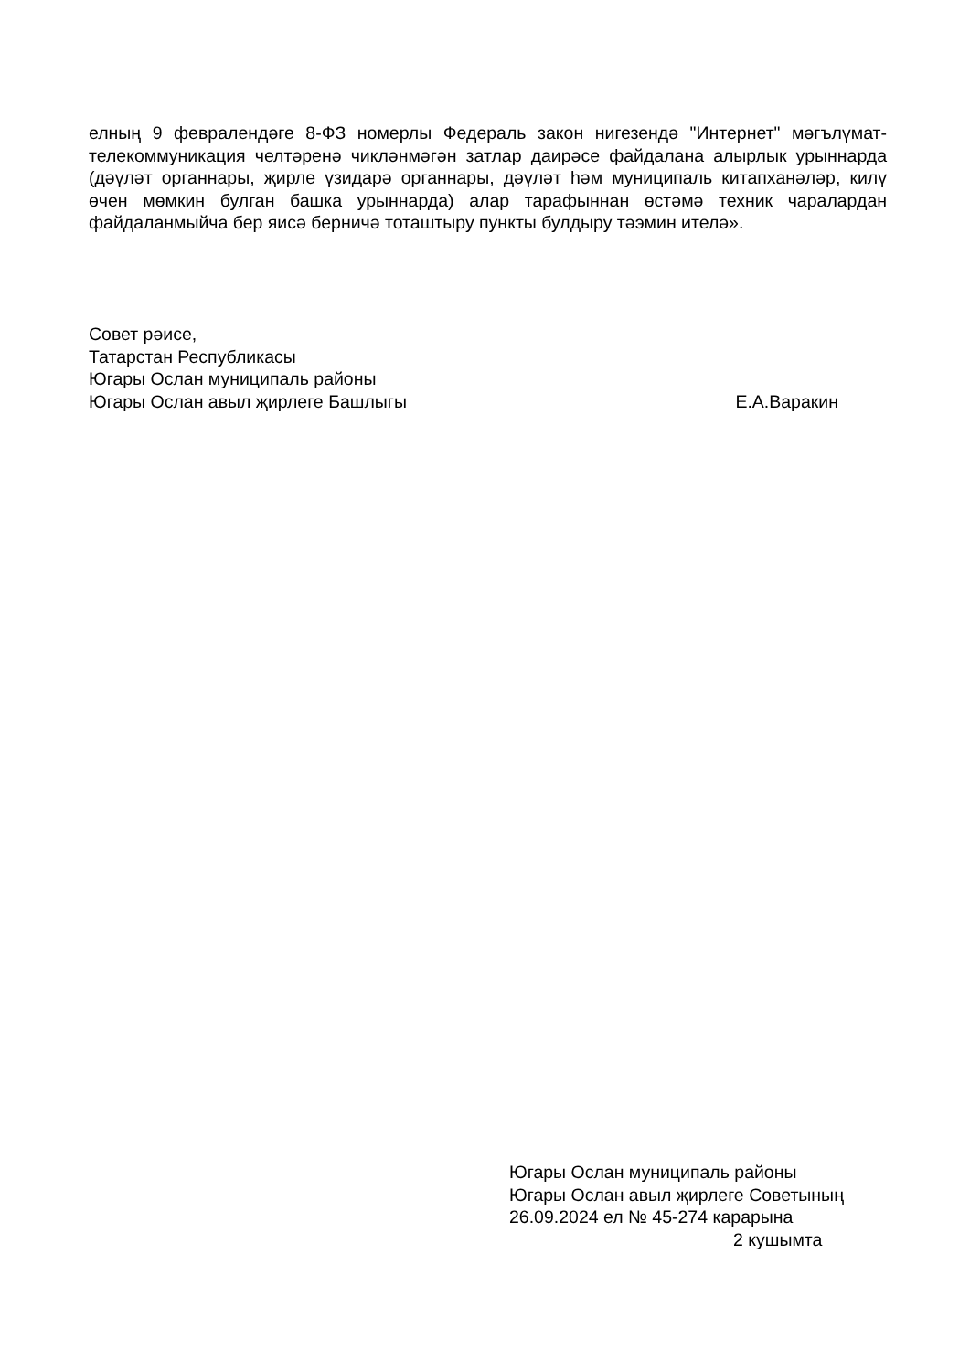елның 9 февралендәге 8-ФЗ номерлы Федераль закон нигезендә "Интернет" мәгълүмат-телекоммуникация челтәренә чикләнмәгән затлар даирәсе файдалана алырлык урыннарда (дәүләт органнары, җирле үзидарә органнары, дәүләт һәм муниципаль китапханәләр, килү өчен мөмкин булган башка урыннарда) алар тарафыннан өстәмә техник чаралардан файдаланмыйча бер яисә берничә тоташтыру пункты булдыру тәэмин ителә».
Совет рәисе,
Татарстан Республикасы
Югары Ослан муниципаль районы
Югары Ослан авыл җирлеге Башлыгы Е.А.Варакин
Югары Ослан муниципаль районы
Югары Ослан авыл җирлеге Советының
26.09.2024 ел № 45-274 карарына
2 кушымта